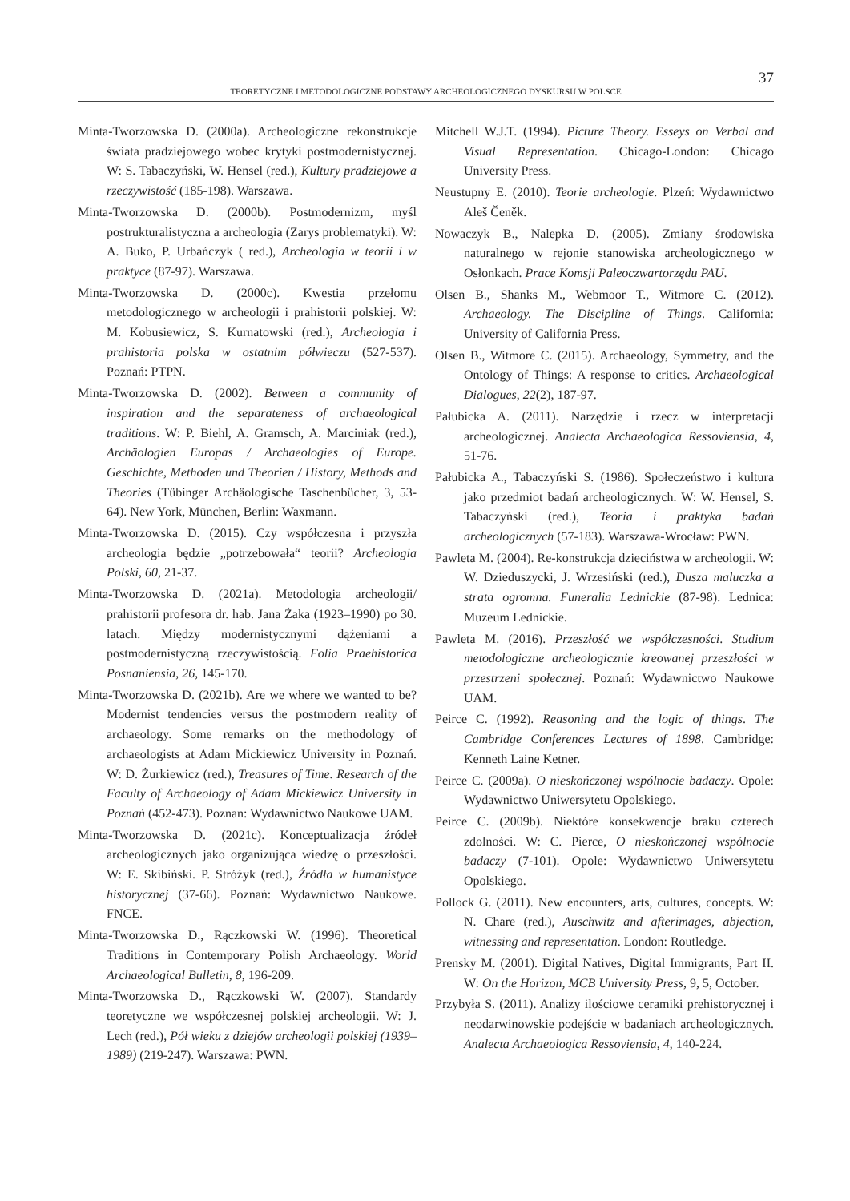37
TEORETYCZNE I METODOLOGICZNE PODSTAWY ARCHEOLOGICZNEGO DYSKURSU W POLSCE
Minta-Tworzowska D. (2000a). Archeologiczne rekonstrukcje świata pradziejowego wobec krytyki postmodernistycznej. W: S. Tabaczyński, W. Hensel (red.), Kultury pradziejowe a rzeczywistość (185-198). Warszawa.
Minta-Tworzowska D. (2000b). Postmodernizm, myśl postrukturalistyczna a archeologia (Zarys problematyki). W: A. Buko, P. Urbańczyk ( red.), Archeologia w teorii i w praktyce (87-97). Warszawa.
Minta-Tworzowska D. (2000c). Kwestia przełomu metodologicznego w archeologii i prahistorii polskiej. W: M. Kobusiewicz, S. Kurnatowski (red.), Archeologia i prahistoria polska w ostatnim półwieczu (527-537). Poznań: PTPN.
Minta-Tworzowska D. (2002). Between a community of inspiration and the separateness of archaeological traditions. W: P. Biehl, A. Gramsch, A. Marciniak (red.), Archäologien Europas / Archaeologies of Europe. Geschichte, Methoden und Theorien / History, Methods and Theories (Tübinger Archäologische Taschenbücher, 3, 53-64). New York, München, Berlin: Waxmann.
Minta-Tworzowska D. (2015). Czy współczesna i przyszła archeologia będzie „potrzebowała“ teorii? Archeologia Polski, 60, 21-37.
Minta-Tworzowska D. (2021a). Metodologia archeologii/ prahistorii profesora dr. hab. Jana Żaka (1923–1990) po 30. latach. Między modernistycznymi dążeniami a postmodernistyczną rzeczywistością. Folia Praehistorica Posnaniensia, 26, 145-170.
Minta-Tworzowska D. (2021b). Are we where we wanted to be? Modernist tendencies versus the postmodern reality of archaeology. Some remarks on the methodology of archaeologists at Adam Mickiewicz University in Poznań. W: D. Żurkiewicz (red.), Treasures of Time. Research of the Faculty of Archaeology of Adam Mickiewicz University in Poznań (452-473). Poznan: Wydawnictwo Naukowe UAM.
Minta-Tworzowska D. (2021c). Konceptualizacja źródeł archeologicznych jako organizująca wiedzę o przeszłości. W: E. Skibiński. P. Stróżyk (red.), Źródła w humanistyce historycznej (37-66). Poznań: Wydawnictwo Naukowe. FNCE.
Minta-Tworzowska D., Rączkowski W. (1996). Theoretical Traditions in Contemporary Polish Archaeology. World Archaeological Bulletin, 8, 196-209.
Minta-Tworzowska D., Rączkowski W. (2007). Standardy teoretyczne we współczesnej polskiej archeologii. W: J. Lech (red.), Pół wieku z dziejów archeologii polskiej (1939–1989) (219-247). Warszawa: PWN.
Mitchell W.J.T. (1994). Picture Theory. Esseys on Verbal and Visual Representation. Chicago-London: Chicago University Press.
Neustupny E. (2010). Teorie archeologie. Plzeń: Wydawnictwo Aleš Čeněk.
Nowaczyk B., Nalepka D. (2005). Zmiany środowiska naturalnego w rejonie stanowiska archeologicznego w Osłonkach. Prace Komsji Paleoczwartorzędu PAU.
Olsen B., Shanks M., Webmoor T., Witmore C. (2012). Archaeology. The Discipline of Things. California: University of California Press.
Olsen B., Witmore C. (2015). Archaeology, Symmetry, and the Ontology of Things: A response to critics. Archaeological Dialogues, 22(2), 187-97.
Pałubicka A. (2011). Narzędzie i rzecz w interpretacji archeologicznej. Analecta Archaeologica Ressoviensia, 4, 51-76.
Pałubicka A., Tabaczyński S. (1986). Społeczeństwo i kultura jako przedmiot badań archeologicznych. W: W. Hensel, S. Tabaczyński (red.), Teoria i praktyka badań archeologicznych (57-183). Warszawa-Wrocław: PWN.
Pawleta M. (2004). Re-konstrukcja dzieciństwa w archeologii. W: W. Dzieduszycki, J. Wrzesiński (red.), Dusza maluczka a strata ogromna. Funeralia Lednickie (87-98). Lednica: Muzeum Lednickie.
Pawleta M. (2016). Przeszłość we współczesności. Studium metodologiczne archeologicznie kreowanej przeszłości w przestrzeni społecznej. Poznań: Wydawnictwo Naukowe UAM.
Peirce C. (1992). Reasoning and the logic of things. The Cambridge Conferences Lectures of 1898. Cambridge: Kenneth Laine Ketner.
Peirce C. (2009a). O nieskończonej wspólnocie badaczy. Opole: Wydawnictwo Uniwersytetu Opolskiego.
Peirce C. (2009b). Niektóre konsekwencje braku czterech zdolności. W: C. Pierce, O nieskończonej wspólnocie badaczy (7-101). Opole: Wydawnictwo Uniwersytetu Opolskiego.
Pollock G. (2011). New encounters, arts, cultures, concepts. W: N. Chare (red.), Auschwitz and afterimages, abjection, witnessing and representation. London: Routledge.
Prensky M. (2001). Digital Natives, Digital Immigrants, Part II. W: On the Horizon, MCB University Press, 9, 5, October.
Przybyła S. (2011). Analizy ilościowe ceramiki prehistorycznej i neodarwinowskie podejście w badaniach archeologicznych. Analecta Archaeologica Ressoviensia, 4, 140-224.